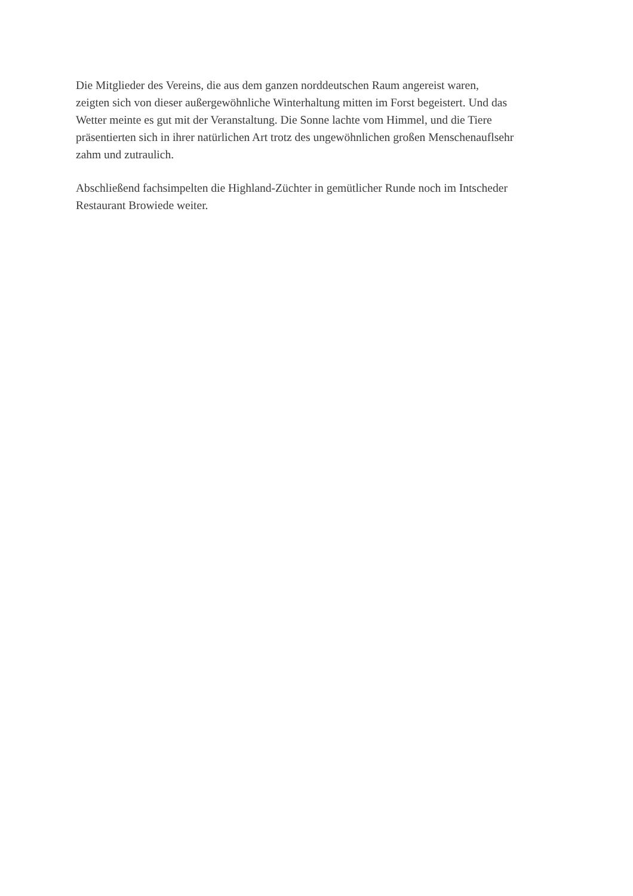Die Mitglieder des Vereins, die aus dem ganzen norddeutschen Raum angereist waren,
zeigten sich von dieser außergewöhnliche Winterhaltung mitten im Forst begeistert. Und das
Wetter meinte es gut mit der Veranstaltung. Die Sonne lachte vom Himmel, und die Tiere
präsentierten sich in ihrer natürlichen Art trotz des ungewöhnlichen großen Menschenauflsehr
zahm und zutraulich.
Abschließend fachsimpelten die Highland-Züchter in gemütlicher Runde noch im Intscheder
Restaurant Browiede weiter.